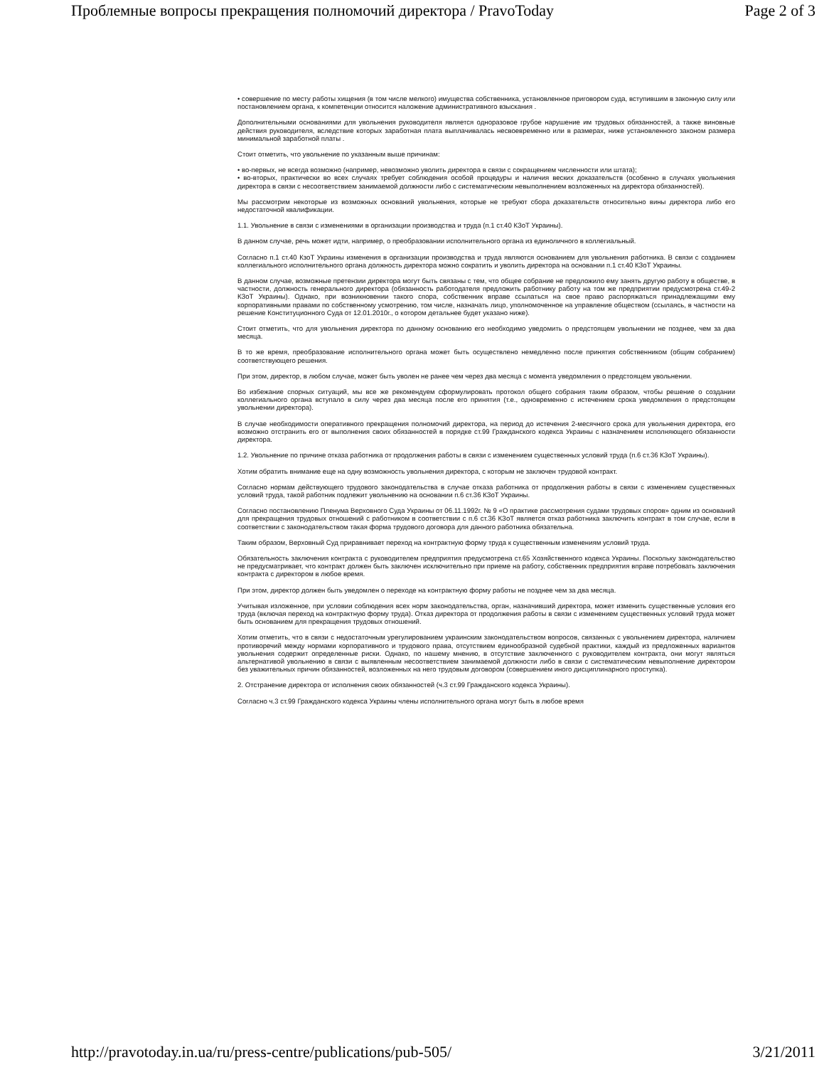Проблемные вопросы прекращения полномочий директора / PravoToday Page 2 of 3
• совершение по месту работы хищения (в том числе мелкого) имущества собственника, установленное приговором суда, вступившим в законную силу или постановлением органа, к компетенции относится наложение административного взыскания .
Дополнительными основаниями для увольнения руководителя является одноразовое грубое нарушение им трудовых обязанностей, а также виновные действия руководителя, вследствие которых заработная плата выплачивалась несвоевременно или в размерах, ниже установленного законом размера минимальной заработной платы .
Стоит отметить, что увольнение по указанным выше причинам:
• во-первых, не всегда возможно (например, невозможно уволить директора в связи с сокращением численности или штата);
• во-вторых, практически во всех случаях требует соблюдения особой процедуры и наличия веских доказательств (особенно в случаях увольнения директора в связи с несоответствием занимаемой должности либо с систематическим невыполнением возложенных на директора обязанностей).
Мы рассмотрим некоторые из возможных оснований увольнения, которые не требуют сбора доказательств относительно вины директора либо его недостаточной квалификации.
1.1. Увольнение в связи с изменениями в организации производства и труда (п.1 ст.40 КЗоТ Украины).
В данном случае, речь может идти, например, о преобразовании исполнительного органа из единоличного в коллегиальный.
Согласно п.1 ст.40 КзоТ Украины изменения в организации производства и труда являются основанием для увольнения работника. В связи с созданием коллегиального исполнительного органа должность директора можно сократить и уволить директора на основании п.1 ст.40 КЗоТ Украины.
В данном случае, возможные претензии директора могут быть связаны с тем, что общее собрание не предложило ему занять другую работу в обществе, в частности, должность генерального директора (обязанность работодателя предложить работнику работу на том же предприятии предусмотрена ст.49-2 КЗоТ Украины). Однако, при возникновении такого спора, собственник вправе ссылаться на свое право распоряжаться принадлежащими ему корпоративными правами по собственному усмотрению, том числе, назначать лицо, уполномоченное на управление обществом (ссылаясь, в частности на решение Конституционного Суда от 12.01.2010г., о котором детальнее будет указано ниже).
Стоит отметить, что для увольнения директора по данному основанию его необходимо уведомить о предстоящем увольнении не позднее, чем за два месяца.
В то же время, преобразование исполнительного органа может быть осуществлено немедленно после принятия собственником (общим собранием) соответствующего решения.
При этом, директор, в любом случае, может быть уволен не ранее чем через два месяца с момента уведомления о предстоящем увольнении.
Во избежание спорных ситуаций, мы все же рекомендуем сформулировать протокол общего собрания таким образом, чтобы решение о создании коллегиального органа вступало в силу через два месяца после его принятия (т.е., одновременно с истечением срока уведомления о предстоящем увольнении директора).
В случае необходимости оперативного прекращения полномочий директора, на период до истечения 2-месячного срока для увольнения директора, его возможно отстранить его от выполнения своих обязанностей в порядке ст.99 Гражданского кодекса Украины с назначением исполняющего обязанности директора.
1.2. Увольнение по причине отказа работника от продолжения работы в связи с изменением существенных условий труда (п.6 ст.36 КЗоТ Украины).
Хотим обратить внимание еще на одну возможность увольнения директора, с которым не заключен трудовой контракт.
Согласно нормам действующего трудового законодательства в случае отказа работника от продолжения работы в связи с изменением существенных условий труда, такой работник подлежит увольнению на основании п.6 ст.36 КЗоТ Украины.
Согласно постановлению Пленума Верховного Суда Украины от 06.11.1992г. № 9 «О практике рассмотрения судами трудовых споров» одним из оснований для прекращения трудовых отношений с работником в соответствии с п.6 ст.36 КЗоТ является отказ работника заключить контракт в том случае, если в соответствии с законодательством такая форма трудового договора для данного работника обязательна.
Таким образом, Верховный Суд приравнивает переход на контрактную форму труда к существенным изменениям условий труда.
Обязательность заключения контракта с руководителем предприятия предусмотрена ст.65 Хозяйственного кодекса Украины. Поскольку законодательство не предусматривает, что контракт должен быть заключен исключительно при приеме на работу, собственник предприятия вправе потребовать заключения контракта с директором в любое время.
При этом, директор должен быть уведомлен о переходе на контрактную форму работы не позднее чем за два месяца.
Учитывая изложенное, при условии соблюдения всех норм законодательства, орган, назначивший директора, может изменить существенные условия его труда (включая переход на контрактную форму труда). Отказ директора от продолжения работы в связи с изменением существенных условий труда может быть основанием для прекращения трудовых отношений.
Хотим отметить, что в связи с недостаточным урегулированием украинским законодательством вопросов, связанных с увольнением директора, наличием противоречий между нормами корпоративного и трудового права, отсутствием единообразной судебной практики, каждый из предложенных вариантов увольнения содержит определенные риски. Однако, по нашему мнению, в отсутствие заключенного с руководителем контракта, они могут являться альтернативой увольнению в связи с выявленным несоответствием занимаемой должности либо в связи с систематическим невыполнение директором без уважительных причин обязанностей, возложенных на него трудовым договором (совершением иного дисциплинарного проступка).
2. Отстранение директора от исполнения своих обязанностей (ч.3 ст.99 Гражданского кодекса Украины).
Согласно ч.3 ст.99 Гражданского кодекса Украины члены исполнительного органа могут быть в любое время
http://pravotoday.in.ua/ru/press-centre/publications/pub-505/ 3/21/2011